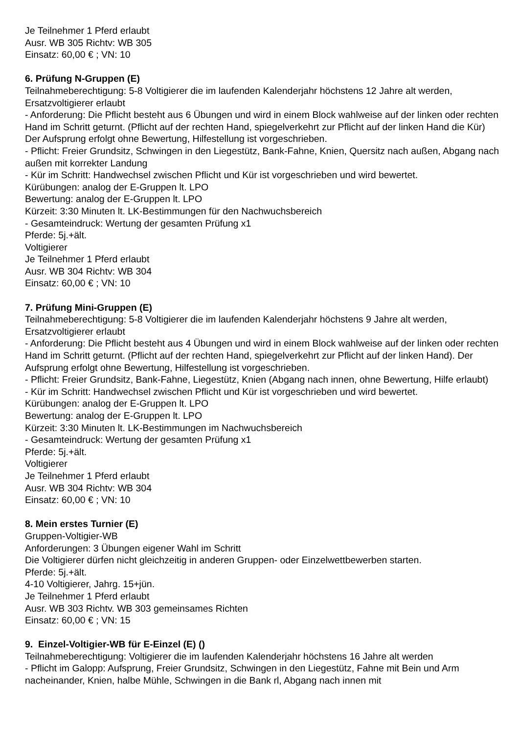Je Teilnehmer 1 Pferd erlaubt
Ausr. WB 305 Richtv: WB 305
Einsatz: 60,00 € ; VN: 10
6. Prüfung N-Gruppen (E)
Teilnahmeberechtigung: 5-8 Voltigierer die im laufenden Kalenderjahr höchstens 12 Jahre alt werden, Ersatzvoltigierer erlaubt
- Anforderung: Die Pflicht besteht aus 6 Übungen und wird in einem Block wahlweise auf der linken oder rechten Hand im Schritt geturnt. (Pflicht auf der rechten Hand, spiegelverkehrt zur Pflicht auf der linken Hand die Kür) Der Aufsprung erfolgt ohne Bewertung, Hilfestellung ist vorgeschrieben.
- Pflicht: Freier Grundsitz, Schwingen in den Liegestütz, Bank-Fahne, Knien, Quersitz nach außen, Abgang nach außen mit korrekter Landung
- Kür im Schritt: Handwechsel zwischen Pflicht und Kür ist vorgeschrieben und wird bewertet.
Kürübungen: analog der E-Gruppen lt. LPO
Bewertung: analog der E-Gruppen lt. LPO
Kürzeit: 3:30 Minuten lt. LK-Bestimmungen für den Nachwuchsbereich
- Gesamteindruck: Wertung der gesamten Prüfung x1
Pferde: 5j.+ält.
Voltigierer
Je Teilnehmer 1 Pferd erlaubt
Ausr. WB 304 Richtv: WB 304
Einsatz: 60,00 € ; VN: 10
7. Prüfung Mini-Gruppen (E)
Teilnahmeberechtigung: 5-8 Voltigierer die im laufenden Kalenderjahr höchstens 9 Jahre alt werden, Ersatzvoltigierer erlaubt
- Anforderung: Die Pflicht besteht aus 4 Übungen und wird in einem Block wahlweise auf der linken oder rechten Hand im Schritt geturnt. (Pflicht auf der rechten Hand, spiegelverkehrt zur Pflicht auf der linken Hand). Der Aufsprung erfolgt ohne Bewertung, Hilfestellung ist vorgeschrieben.
- Pflicht: Freier Grundsitz, Bank-Fahne, Liegestütz, Knien (Abgang nach innen, ohne Bewertung, Hilfe erlaubt)
- Kür im Schritt: Handwechsel zwischen Pflicht und Kür ist vorgeschrieben und wird bewertet.
Kürübungen: analog der E-Gruppen lt. LPO
Bewertung: analog der E-Gruppen lt. LPO
Kürzeit: 3:30 Minuten lt. LK-Bestimmungen im Nachwuchsbereich
- Gesamteindruck: Wertung der gesamten Prüfung x1
Pferde: 5j.+ält.
Voltigierer
Je Teilnehmer 1 Pferd erlaubt
Ausr. WB 304 Richtv: WB 304
Einsatz: 60,00 € ; VN: 10
8. Mein erstes Turnier (E)
Gruppen-Voltigier-WB
Anforderungen: 3 Übungen eigener Wahl im Schritt
Die Voltigierer dürfen nicht gleichzeitig in anderen Gruppen- oder Einzelwettbewerben starten.
Pferde: 5j.+ält.
4-10 Voltigierer, Jahrg. 15+jün.
Je Teilnehmer 1 Pferd erlaubt
Ausr. WB 303 Richtv. WB 303 gemeinsames Richten
Einsatz: 60,00 € ; VN: 15
9. Einzel-Voltigier-WB für E-Einzel (E) ()
Teilnahmeberechtigung: Voltigierer die im laufenden Kalenderjahr höchstens 16 Jahre alt werden
- Pflicht im Galopp: Aufsprung, Freier Grundsitz, Schwingen in den Liegestütz, Fahne mit Bein und Arm nacheinander, Knien, halbe Mühle, Schwingen in die Bank rl, Abgang nach innen mit